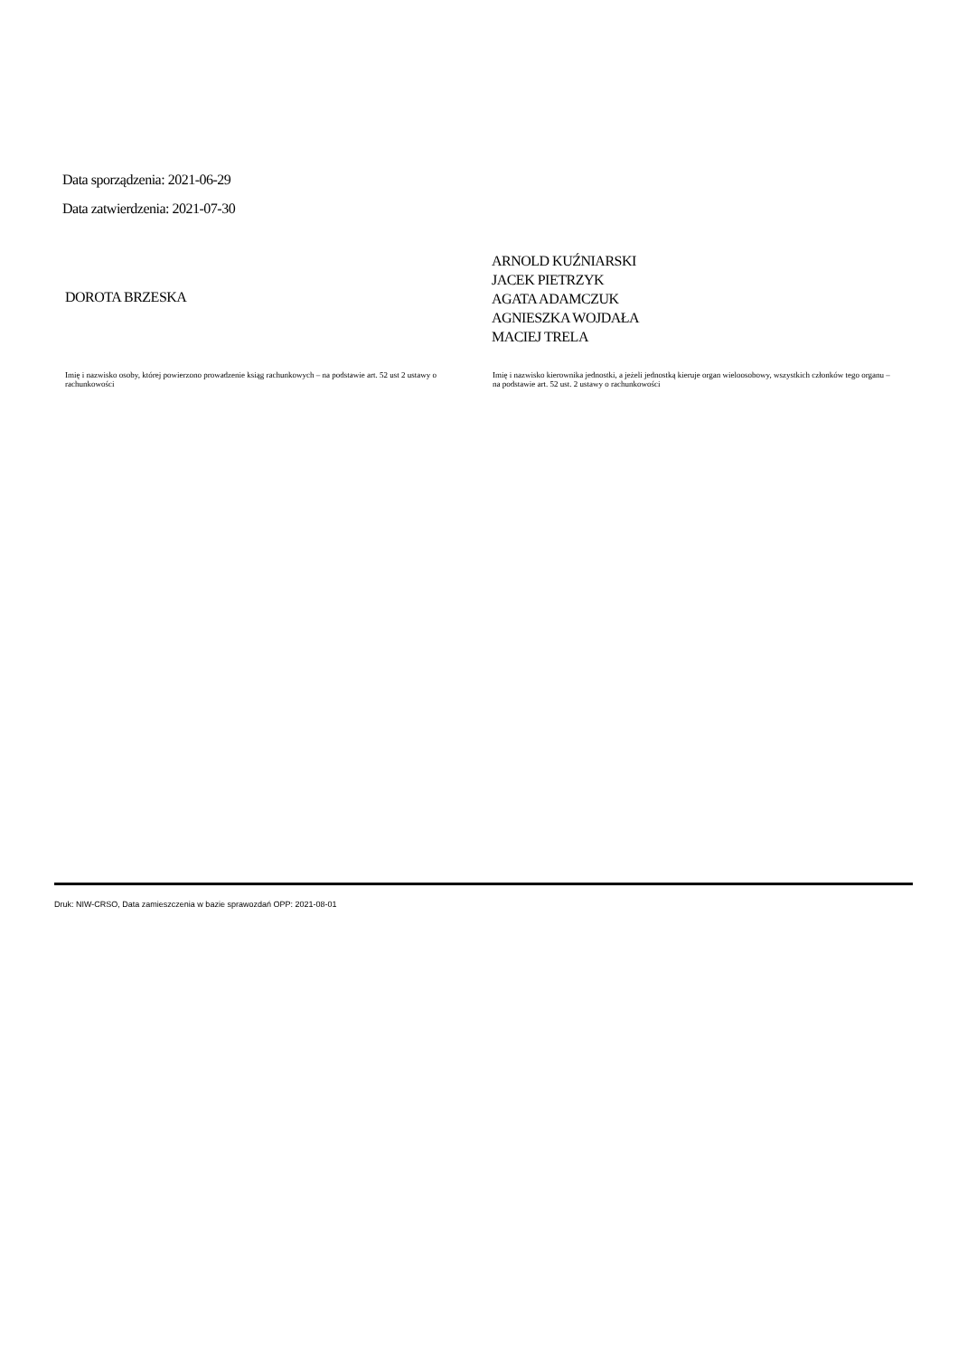Data sporządzenia: 2021-06-29
Data zatwierdzenia: 2021-07-30
DOROTA BRZESKA
ARNOLD KUŹNIARSKI
JACEK PIETRZYK
AGATA ADAMCZUK
AGNIESZKA WOJDAŁA
MACIEJ TRELA
Imię i nazwisko osoby, której powierzono prowadzenie ksiąg rachunkowych – na podstawie art. 52 ust 2 ustawy o rachunkowości
Imię i nazwisko kierownika jednostki, a jeżeli jednostką kieruje organ wieloosobowy, wszystkich członków tego organu – na podstawie art. 52 ust. 2 ustawy o rachunkowości
Druk: NIW-CRSO, Data zamieszczenia w bazie sprawozdań OPP: 2021-08-01